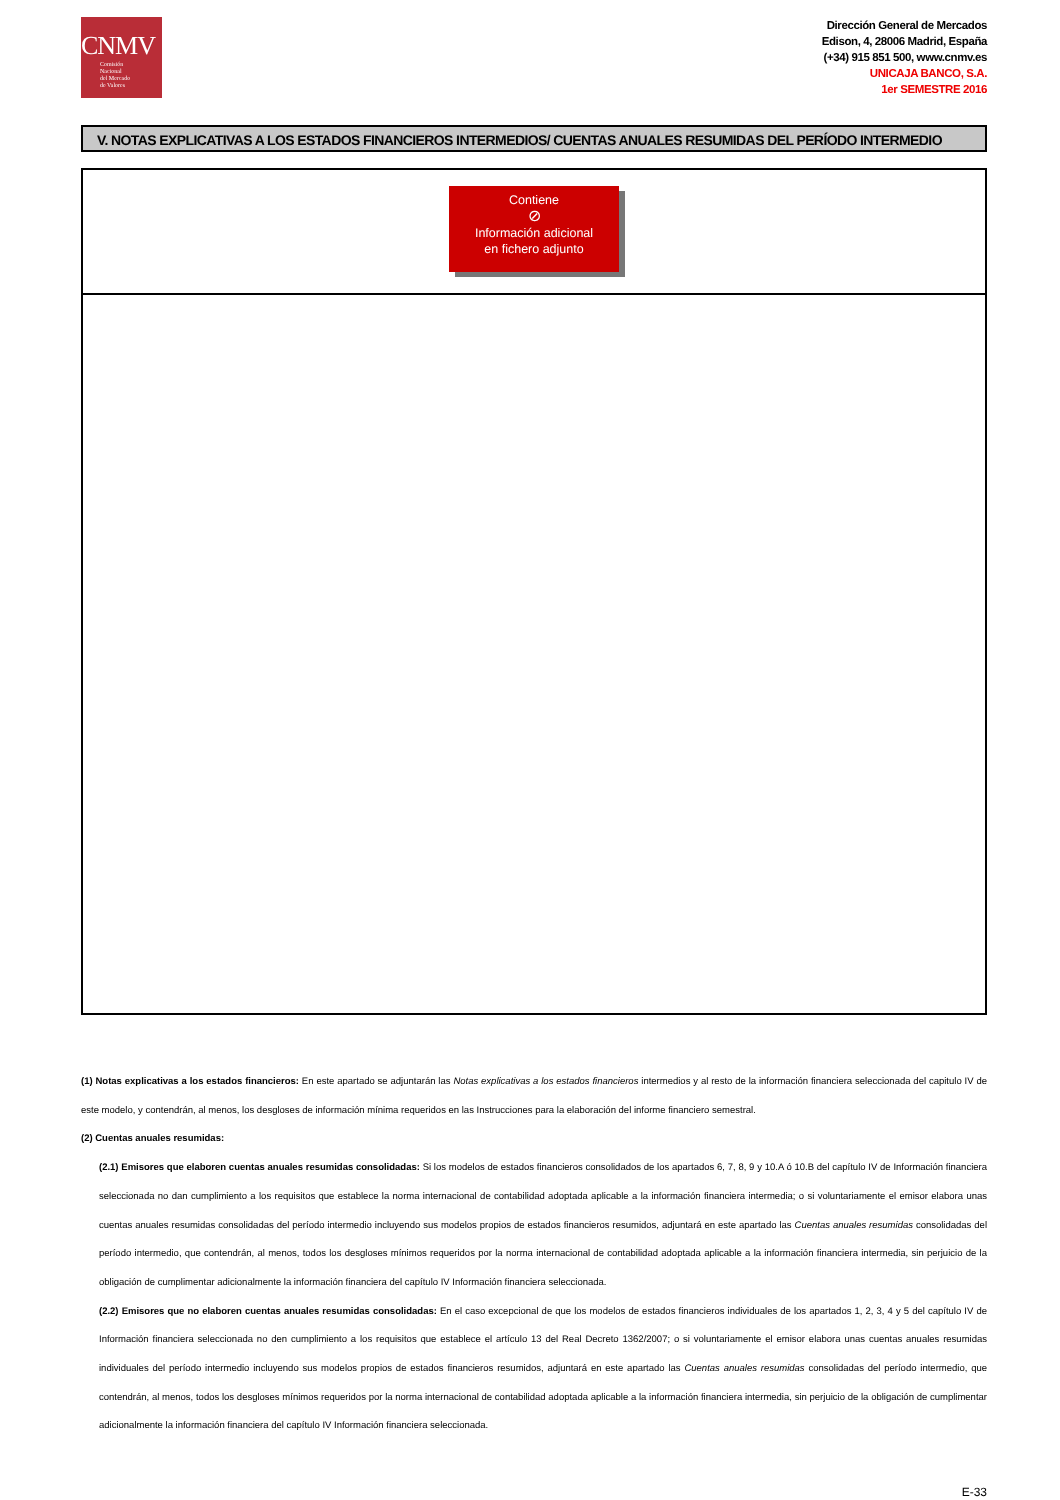CNMV
Comisión
Nacional
del Mercado
de Valores
Dirección General de Mercados
Edison, 4, 28006 Madrid, España
(+34) 915 851 500, www.cnmv.es
UNICAJA BANCO, S.A.
1er SEMESTRE 2016
V. NOTAS EXPLICATIVAS A LOS ESTADOS FINANCIEROS INTERMEDIOS/ CUENTAS ANUALES RESUMIDAS DEL PERÍODO INTERMEDIO
Contiene
⊘
Información adicional
en fichero adjunto
(1) Notas explicativas a los estados financieros: En este apartado se adjuntarán las Notas explicativas a los estados financieros intermedios y al resto de la información financiera seleccionada del capitulo IV de este modelo, y contendrán, al menos, los desgloses de información mínima requeridos en las Instrucciones para la elaboración del informe financiero semestral.
(2) Cuentas anuales resumidas:
(2.1) Emisores que elaboren cuentas anuales resumidas consolidadas: Si los modelos de estados financieros consolidados de los apartados 6, 7, 8, 9 y 10.A ó 10.B del capítulo IV de Información financiera seleccionada no dan cumplimiento a los requisitos que establece la norma internacional de contabilidad adoptada aplicable a la información financiera intermedia; o si voluntariamente el emisor elabora unas cuentas anuales resumidas consolidadas del período intermedio incluyendo sus modelos propios de estados financieros resumidos, adjuntará en este apartado las Cuentas anuales resumidas consolidadas del período intermedio, que contendrán, al menos, todos los desgloses mínimos requeridos por la norma internacional de contabilidad adoptada aplicable a la información financiera intermedia, sin perjuicio de la obligación de cumplimentar adicionalmente la información financiera del capítulo IV Información financiera seleccionada.
(2.2) Emisores que no elaboren cuentas anuales resumidas consolidadas: En el caso excepcional de que los modelos de estados financieros individuales de los apartados 1, 2, 3, 4 y 5 del capítulo IV de Información financiera seleccionada no den cumplimiento a los requisitos que establece el artículo 13 del Real Decreto 1362/2007; o si voluntariamente el emisor elabora unas cuentas anuales resumidas individuales del período intermedio incluyendo sus modelos propios de estados financieros resumidos, adjuntará en este apartado las Cuentas anuales resumidas consolidadas del período intermedio, que contendrán, al menos, todos los desgloses mínimos requeridos por la norma internacional de contabilidad adoptada aplicable a la información financiera intermedia, sin perjuicio de la obligación de cumplimentar adicionalmente la información financiera del capítulo IV Información financiera seleccionada.
E-33